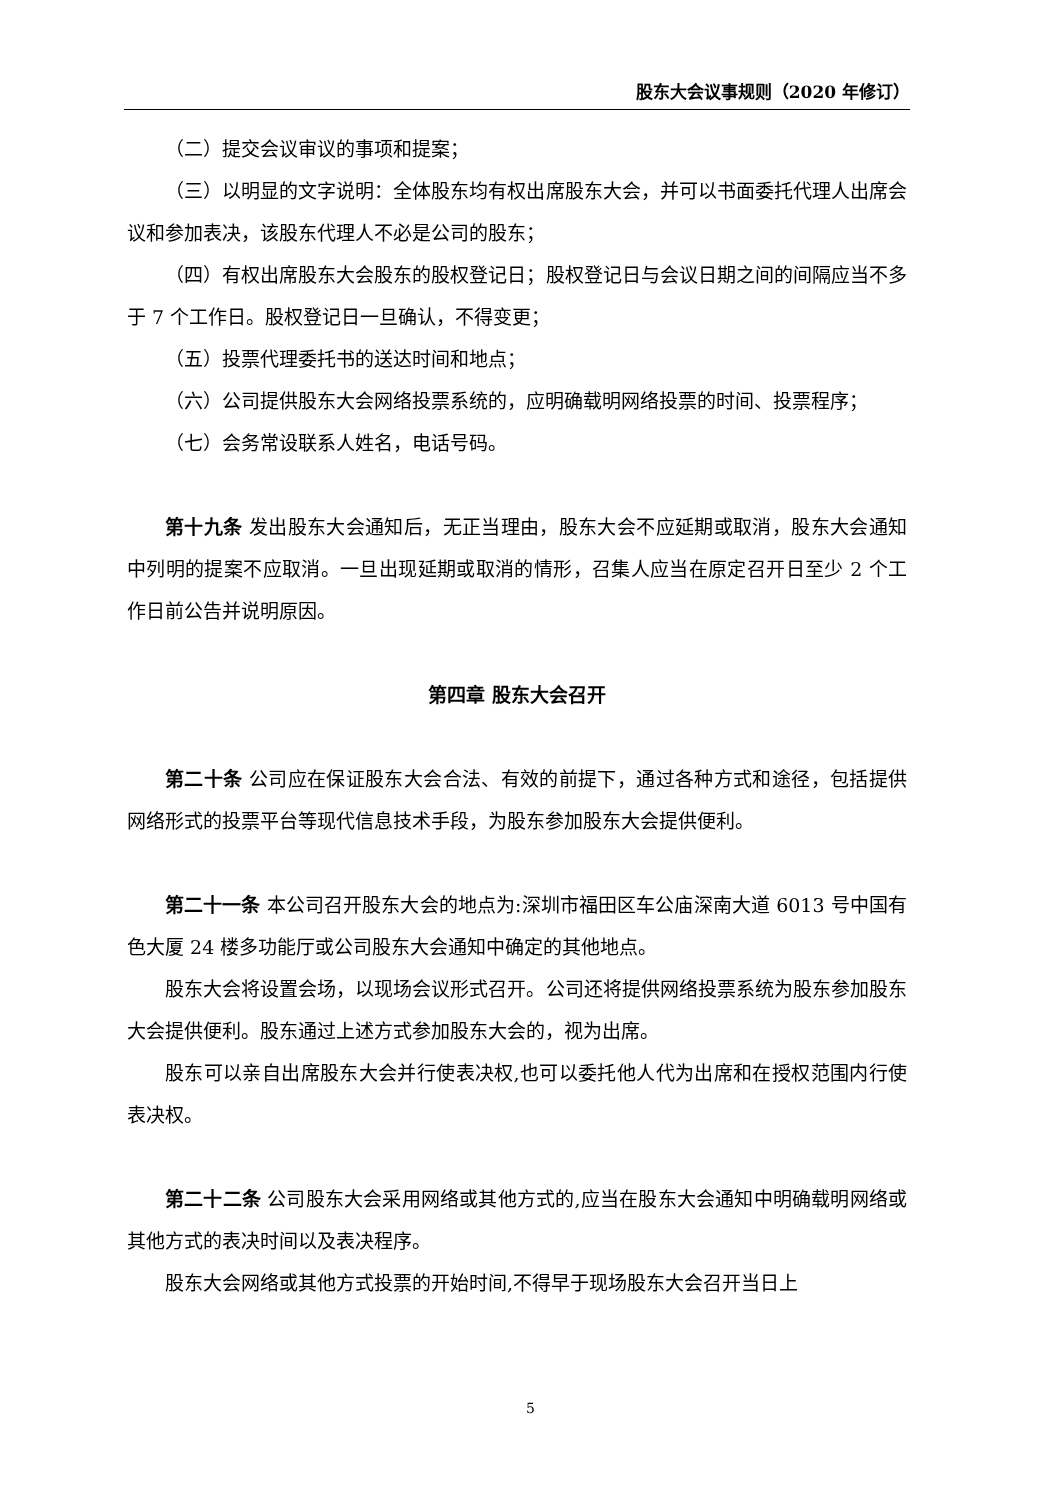股东大会议事规则（2020 年修订）
（二）提交会议审议的事项和提案；
（三）以明显的文字说明：全体股东均有权出席股东大会，并可以书面委托代理人出席会议和参加表决，该股东代理人不必是公司的股东；
（四）有权出席股东大会股东的股权登记日；股权登记日与会议日期之间的间隔应当不多于 7 个工作日。股权登记日一旦确认，不得变更；
（五）投票代理委托书的送达时间和地点；
（六）公司提供股东大会网络投票系统的，应明确载明网络投票的时间、投票程序；
（七）会务常设联系人姓名，电话号码。
第十九条 发出股东大会通知后，无正当理由，股东大会不应延期或取消，股东大会通知中列明的提案不应取消。一旦出现延期或取消的情形，召集人应当在原定召开日至少 2 个工作日前公告并说明原因。
第四章 股东大会召开
第二十条 公司应在保证股东大会合法、有效的前提下，通过各种方式和途径，包括提供网络形式的投票平台等现代信息技术手段，为股东参加股东大会提供便利。
第二十一条 本公司召开股东大会的地点为:深圳市福田区车公庙深南大道 6013 号中国有色大厦 24 楼多功能厅或公司股东大会通知中确定的其他地点。
股东大会将设置会场，以现场会议形式召开。公司还将提供网络投票系统为股东参加股东大会提供便利。股东通过上述方式参加股东大会的，视为出席。
股东可以亲自出席股东大会并行使表决权,也可以委托他人代为出席和在授权范围内行使表决权。
第二十二条 公司股东大会采用网络或其他方式的,应当在股东大会通知中明确载明网络或其他方式的表决时间以及表决程序。
股东大会网络或其他方式投票的开始时间,不得早于现场股东大会召开当日上
5